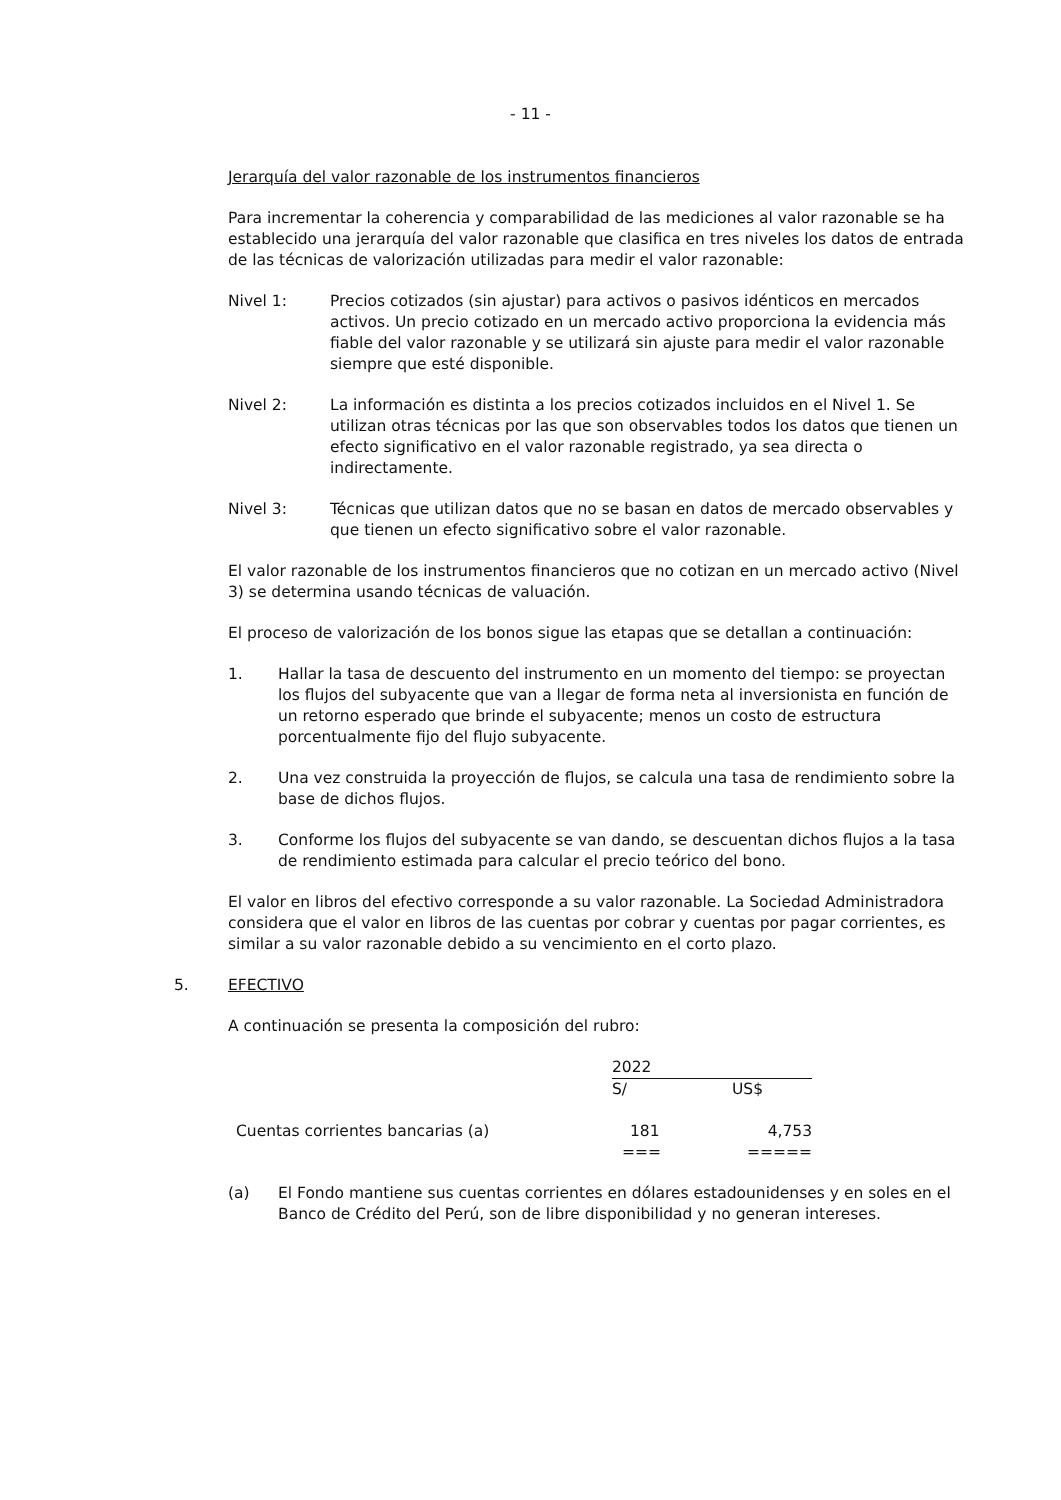- 11 -
Jerarquía del valor razonable de los instrumentos financieros
Para incrementar la coherencia y comparabilidad de las mediciones al valor razonable se ha establecido una jerarquía del valor razonable que clasifica en tres niveles los datos de entrada de las técnicas de valorización utilizadas para medir el valor razonable:
Nivel 1: Precios cotizados (sin ajustar) para activos o pasivos idénticos en mercados activos. Un precio cotizado en un mercado activo proporciona la evidencia más fiable del valor razonable y se utilizará sin ajuste para medir el valor razonable siempre que esté disponible.
Nivel 2: La información es distinta a los precios cotizados incluidos en el Nivel 1. Se utilizan otras técnicas por las que son observables todos los datos que tienen un efecto significativo en el valor razonable registrado, ya sea directa o indirectamente.
Nivel 3: Técnicas que utilizan datos que no se basan en datos de mercado observables y que tienen un efecto significativo sobre el valor razonable.
El valor razonable de los instrumentos financieros que no cotizan en un mercado activo (Nivel 3) se determina usando técnicas de valuación.
El proceso de valorización de los bonos sigue las etapas que se detallan a continuación:
1. Hallar la tasa de descuento del instrumento en un momento del tiempo: se proyectan los flujos del subyacente que van a llegar de forma neta al inversionista en función de un retorno esperado que brinde el subyacente; menos un costo de estructura porcentualmente fijo del flujo subyacente.
2. Una vez construida la proyección de flujos, se calcula una tasa de rendimiento sobre la base de dichos flujos.
3. Conforme los flujos del subyacente se van dando, se descuentan dichos flujos a la tasa de rendimiento estimada para calcular el precio teórico del bono.
El valor en libros del efectivo corresponde a su valor razonable. La Sociedad Administradora considera que el valor en libros de las cuentas por cobrar y cuentas por pagar corrientes, es similar a su valor razonable debido a su vencimiento en el corto plazo.
5. EFECTIVO
A continuación se presenta la composición del rubro:
| | 2022 | |
| | S/ | US$ |
| Cuentas corrientes bancarias (a) | 181 | 4,753 |
| | === | ===== |
(a) El Fondo mantiene sus cuentas corrientes en dólares estadounidenses y en soles en el Banco de Crédito del Perú, son de libre disponibilidad y no generan intereses.